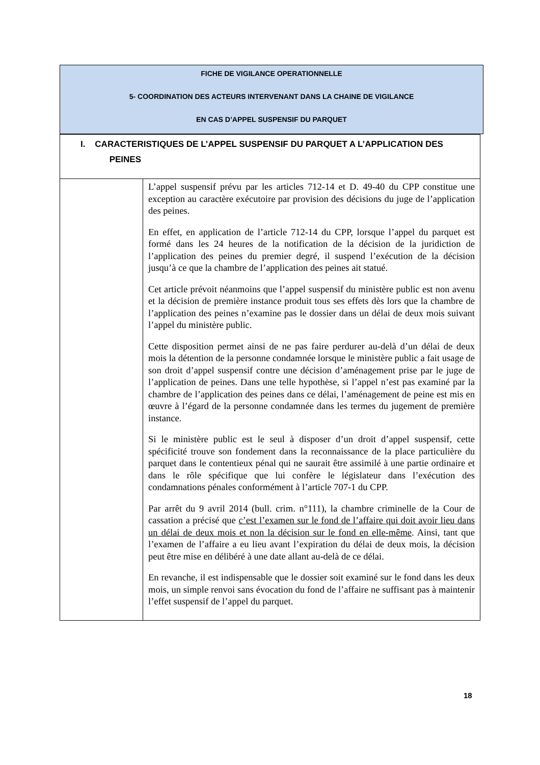FICHE DE VIGILANCE OPERATIONNELLE
5- COORDINATION DES ACTEURS INTERVENANT DANS LA CHAINE DE VIGILANCE
EN CAS D’APPEL SUSPENSIF DU PARQUET
| I. CARACTERISTIQUES DE L’APPEL SUSPENSIF DU PARQUET A L’APPLICATION DES PEINES | |
| | L’appel suspensif prévu par les articles 712-14 et D. 49-40 du CPP constitue une exception au caractère exécutoire par provision des décisions du juge de l’application des peines. En effet, en application de l’article 712-14 du CPP, lorsque l’appel du parquet est formé dans les 24 heures de la notification de la décision de la juridiction de l’application des peines du premier degré, il suspend l’exécution de la décision jusqu’à ce que la chambre de l’application des peines ait statué. Cet article prévoit néanmoins que l’appel suspensif du ministère public est non avenu et la décision de première instance produit tous ses effets dès lors que la chambre de l’application des peines n’examine pas le dossier dans un délai de deux mois suivant l’appel du ministère public. Cette disposition permet ainsi de ne pas faire perdurer au-delà d’un délai de deux mois la détention de la personne condamnée lorsque le ministère public a fait usage de son droit d’appel suspensif contre une décision d’aménagement prise par le juge de l’application de peines. Dans une telle hypothèse, si l’appel n’est pas examiné par la chambre de l’application des peines dans ce délai, l’aménagement de peine est mis en œuvre à l’égard de la personne condamnée dans les termes du jugement de première instance. Si le ministère public est le seul à disposer d’un droit d’appel suspensif, cette spécificité trouve son fondement dans la reconnaissance de la place particulière du parquet dans le contentieux pénal qui ne saurait être assimilé à une partie ordinaire et dans le rôle spécifique que lui confère le législateur dans l’exécution des condamnations pénales conformément à l’article 707-1 du CPP. Par arrêt du 9 avril 2014 (bull. crim. n°111), la chambre criminelle de la Cour de cassation a précisé que c’est l’examen sur le fond de l’affaire qui doit avoir lieu dans un délai de deux mois et non la décision sur le fond en elle-même . Ainsi, tant que l’examen de l’affaire a eu lieu avant l’expiration du délai de deux mois, la décision peut être mise en délibéré à une date allant au-delà de ce délai. En revanche, il est indispensable que le dossier soit examiné sur le fond dans les deux mois, un simple renvoi sans évocation du fond de l’affaire ne suffisant pas à maintenir l’effet suspensif de l’appel du parquet. |
18